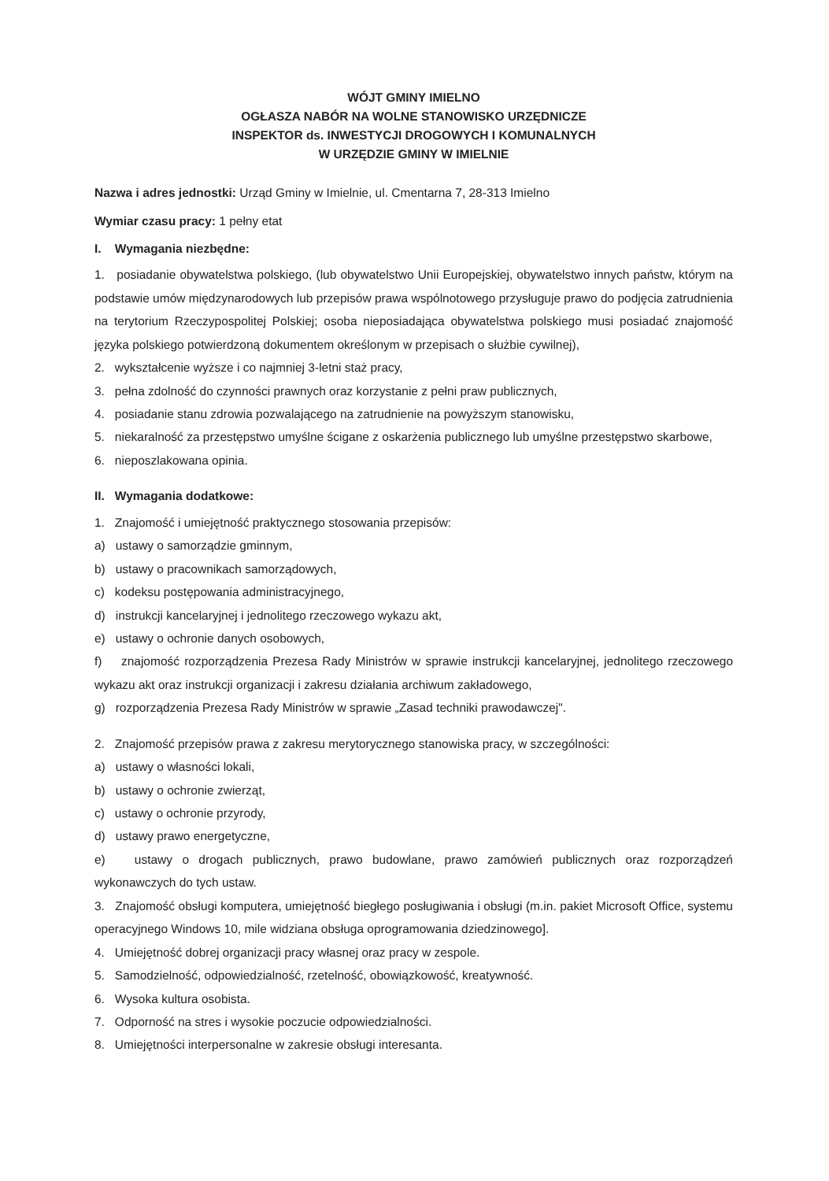WÓJT GMINY IMIELNO
OGŁASZA NABÓR NA WOLNE STANOWISKO URZĘDNICZE
INSPEKTOR ds. INWESTYCJI DROGOWYCH I KOMUNALNYCH
W URZĘDZIE GMINY W IMIELNIE
Nazwa i adres jednostki: Urząd Gminy w Imielnie, ul. Cmentarna 7, 28-313 Imielno
Wymiar czasu pracy: 1 pełny etat
I. Wymagania niezbędne:
1. posiadanie obywatelstwa polskiego, (lub obywatelstwo Unii Europejskiej, obywatelstwo innych państw, którym na podstawie umów międzynarodowych lub przepisów prawa wspólnotowego przysługuje prawo do podjęcia zatrudnienia na terytorium Rzeczypospolitej Polskiej; osoba nieposiadająca obywatelstwa polskiego musi posiadać znajomość języka polskiego potwierdzoną dokumentem określonym w przepisach o służbie cywilnej),
2. wykształcenie wyższe i co najmniej 3-letni staż pracy,
3. pełna zdolność do czynności prawnych oraz korzystanie z pełni praw publicznych,
4. posiadanie stanu zdrowia pozwalającego na zatrudnienie na powyższym stanowisku,
5. niekaralność za przestępstwo umyślne ścigane z oskarżenia publicznego lub umyślne przestępstwo skarbowe,
6. nieposzlakowana opinia.
II. Wymagania dodatkowe:
1. Znajomość i umiejętność praktycznego stosowania przepisów:
a) ustawy o samorządzie gminnym,
b) ustawy o pracownikach samorządowych,
c) kodeksu postępowania administracyjnego,
d) instrukcji kancelaryjnej i jednolitego rzeczowego wykazu akt,
e) ustawy o ochronie danych osobowych,
f) znajomość rozporządzenia Prezesa Rady Ministrów w sprawie instrukcji kancelaryjnej, jednolitego rzeczowego wykazu akt oraz instrukcji organizacji i zakresu działania archiwum zakładowego,
g) rozporządzenia Prezesa Rady Ministrów w sprawie „Zasad techniki prawodawczej".
2. Znajomość przepisów prawa z zakresu merytorycznego stanowiska pracy, w szczególności:
a) ustawy o własności lokali,
b) ustawy o ochronie zwierząt,
c) ustawy o ochronie przyrody,
d) ustawy prawo energetyczne,
e) ustawy o drogach publicznych, prawo budowlane, prawo zamówień publicznych oraz rozporządzeń wykonawczych do tych ustaw.
3. Znajomość obsługi komputera, umiejętność biegłego posługiwania i obsługi (m.in. pakiet Microsoft Office, systemu operacyjnego Windows 10, mile widziana obsługa oprogramowania dziedzinowego].
4. Umiejętność dobrej organizacji pracy własnej oraz pracy w zespole.
5. Samodzielność, odpowiedzialność, rzetelność, obowiązkowość, kreatywność.
6. Wysoka kultura osobista.
7. Odporność na stres i wysokie poczucie odpowiedzialności.
8. Umiejętności interpersonalne w zakresie obsługi interesanta.